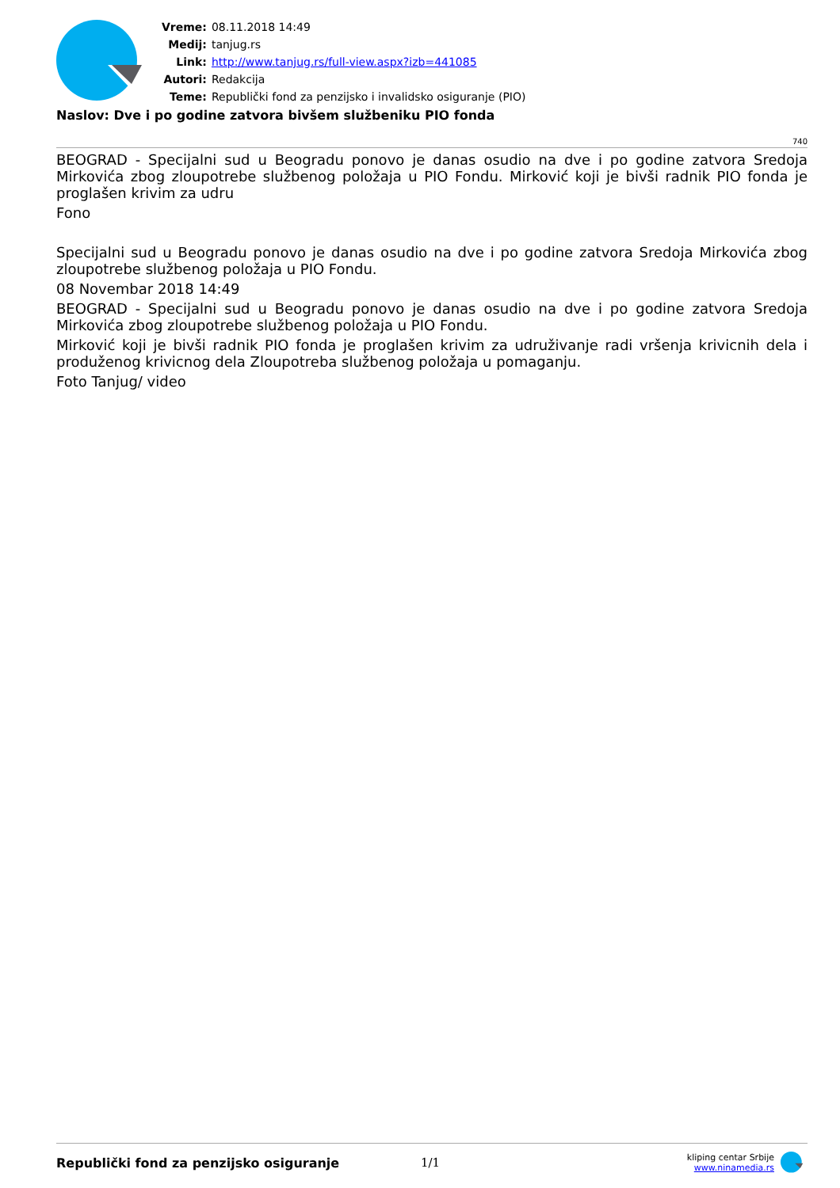| Vreme: | 08.11.2018 14:49 |
| Medij: | tanjug.rs |
| Link: | http://www.tanjug.rs/full-view.aspx?izb=441085 |
| Autori: | Redakcija |
| Teme: | Republički fond za penzijsko i invalidsko osiguranje (PIO) |
Naslov: Dve i po godine zatvora bivšem službeniku PIO fonda
740
BEOGRAD - Specijalni sud u Beogradu ponovo je danas osudio na dve i po godine zatvora Sredoja Mirkovića zbog zloupotrebe službenog položaja u PIO Fondu. Mirković koji je bivši radnik PIO fonda je proglašen krivim za udru
Fono
Specijalni sud u Beogradu ponovo je danas osudio na dve i po godine zatvora Sredoja Mirkovića zbog zloupotrebe službenog položaja u PIO Fondu.
08 Novembar 2018 14:49
BEOGRAD - Specijalni sud u Beogradu ponovo je danas osudio na dve i po godine zatvora Sredoja Mirkovića zbog zloupotrebe službenog položaja u PIO Fondu.
Mirković koji je bivši radnik PIO fonda je proglašen krivim za udruživanje radi vršenja krivicnih dela i produženog krivicnog dela Zloupotreba službenog položaja u pomaganju.
Foto Tanjug/ video
Republički fond za penzijsko osiguranje 1/1
kliping centar Srbije
www.ninamedia.rs